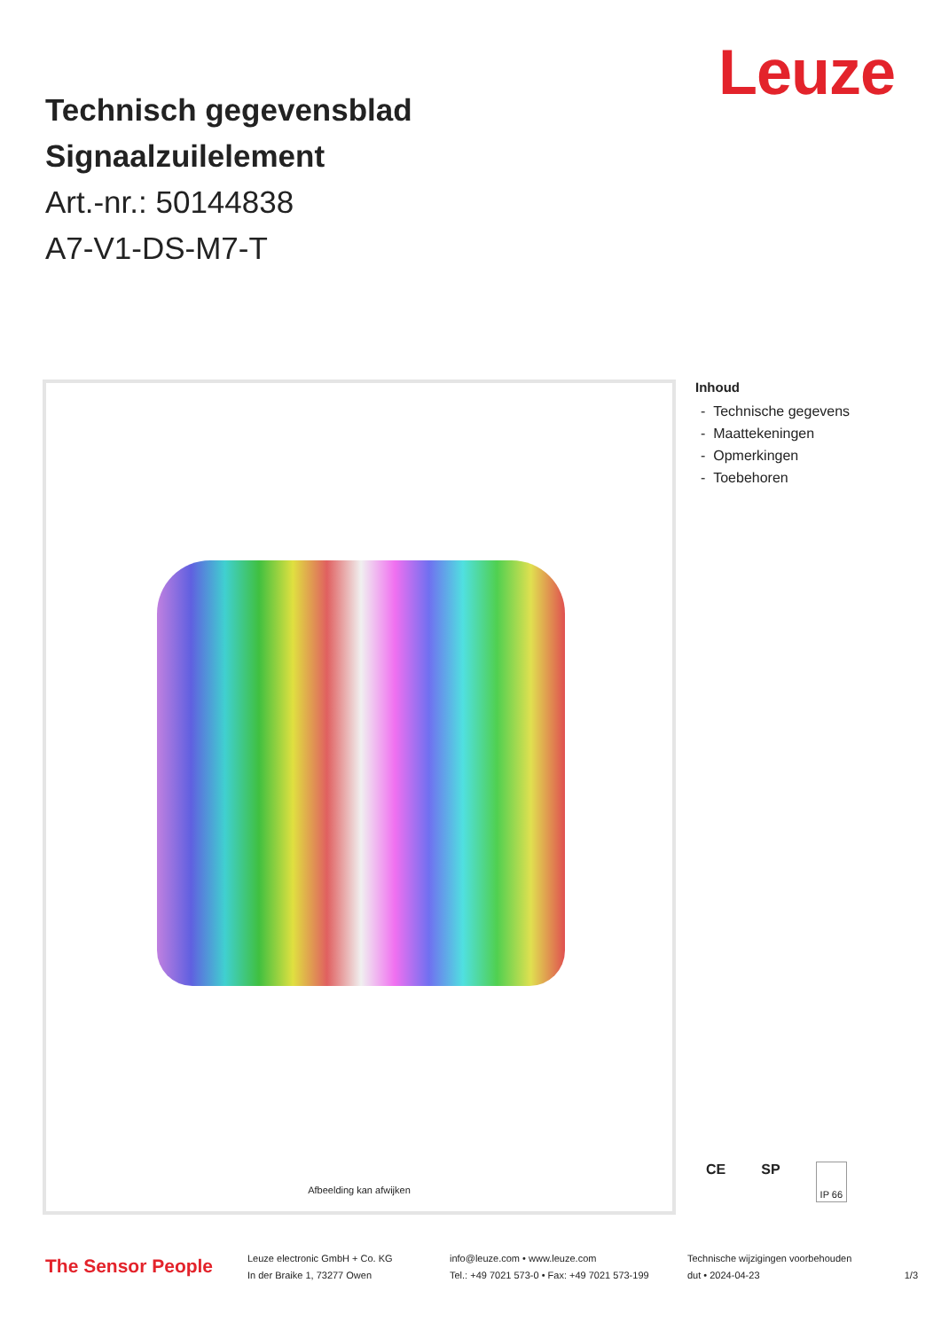Leuze
Technisch gegevensblad
Signaalzuilelement
Art.-nr.: 50144838
A7-V1-DS-M7-T
Afbeelding kan afwijken
Inhoud
- Technische gegevens
- Maattekeningen
- Opmerkingen
- Toebehoren
CE SP IP 66
The Sensor People
Leuze electronic GmbH + Co. KG
In der Braike 1, 73277 Owen
info@leuze.com • www.leuze.com
Tel.: +49 7021 573-0 • Fax: +49 7021 573-199
Technische wijzigingen voorbehouden
dut • 2024-04-23
1/3